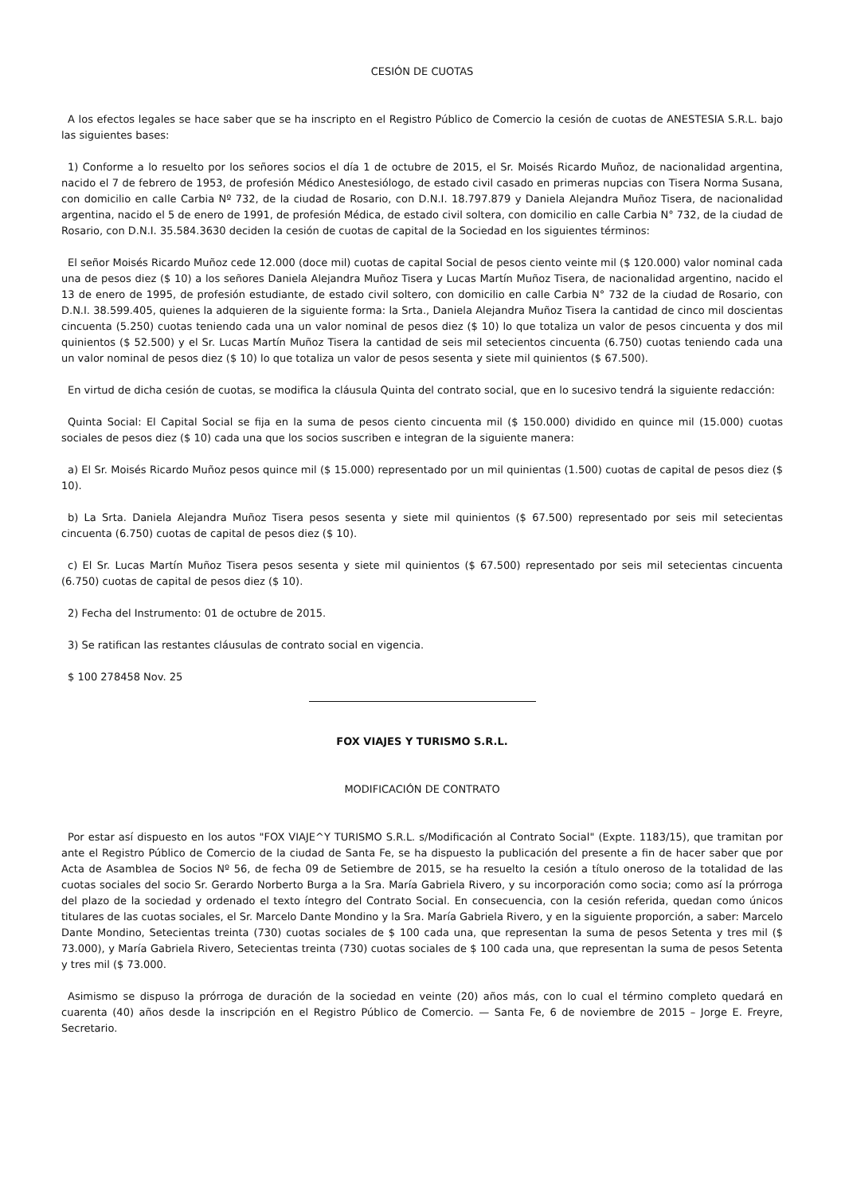CESIÓN DE CUOTAS
A los efectos legales se hace saber que se ha inscripto en el Registro Público de Comercio la cesión de cuotas de ANESTESIA S.R.L. bajo las siguientes bases:
1) Conforme a lo resuelto por los señores socios el día 1 de octubre de 2015, el Sr. Moisés Ricardo Muñoz, de nacionalidad argentina, nacido el 7 de febrero de 1953, de profesión Médico Anestesiólogo, de estado civil casado en primeras nupcias con Tisera Norma Susana, con domicilio en calle Carbia Nº 732, de la ciudad de Rosario, con D.N.I. 18.797.879 y Daniela Alejandra Muñoz Tisera, de nacionalidad argentina, nacido el 5 de enero de 1991, de profesión Médica, de estado civil soltera, con domicilio en calle Carbia N° 732, de la ciudad de Rosario, con D.N.I. 35.584.3630 deciden la cesión de cuotas de capital de la Sociedad en los siguientes términos:
El señor Moisés Ricardo Muñoz cede 12.000 (doce mil) cuotas de capital Social de pesos ciento veinte mil ($ 120.000) valor nominal cada una de pesos diez ($ 10) a los señores Daniela Alejandra Muñoz Tisera y Lucas Martín Muñoz Tisera, de nacionalidad argentino, nacido el 13 de enero de 1995, de profesión estudiante, de estado civil soltero, con domicilio en calle Carbia N° 732 de la ciudad de Rosario, con D.N.I. 38.599.405, quienes la adquieren de la siguiente forma: la Srta., Daniela Alejandra Muñoz Tisera la cantidad de cinco mil doscientas cincuenta (5.250) cuotas teniendo cada una un valor nominal de pesos diez ($ 10) lo que totaliza un valor de pesos cincuenta y dos mil quinientos ($ 52.500) y el Sr. Lucas Martín Muñoz Tisera la cantidad de seis mil setecientos cincuenta (6.750) cuotas teniendo cada una un valor nominal de pesos diez ($ 10) lo que totaliza un valor de pesos sesenta y siete mil quinientos ($ 67.500).
En virtud de dicha cesión de cuotas, se modifica la cláusula Quinta del contrato social, que en lo sucesivo tendrá la siguiente redacción:
Quinta Social: El Capital Social se fija en la suma de pesos ciento cincuenta mil ($ 150.000) dividido en quince mil (15.000) cuotas sociales de pesos diez ($ 10) cada una que los socios suscriben e integran de la siguiente manera:
a) El Sr. Moisés Ricardo Muñoz pesos quince mil ($ 15.000) representado por un mil quinientas (1.500) cuotas de capital de pesos diez ($ 10).
b) La Srta. Daniela Alejandra Muñoz Tisera pesos sesenta y siete mil quinientos ($ 67.500) representado por seis mil setecientas cincuenta (6.750) cuotas de capital de pesos diez ($ 10).
c) El Sr. Lucas Martín Muñoz Tisera pesos sesenta y siete mil quinientos ($ 67.500) representado por seis mil setecientas cincuenta (6.750) cuotas de capital de pesos diez ($ 10).
2) Fecha del Instrumento: 01 de octubre de 2015.
3) Se ratifican las restantes cláusulas de contrato social en vigencia.
$ 100 278458 Nov. 25
FOX VIAJES Y TURISMO S.R.L.
MODIFICACIÓN DE CONTRATO
Por estar así dispuesto en los autos "FOX VIAJE^Y TURISMO S.R.L. s/Modificación al Contrato Social" (Expte. 1183/15), que tramitan por ante el Registro Público de Comercio de la ciudad de Santa Fe, se ha dispuesto la publicación del presente a fin de hacer saber que por Acta de Asamblea de Socios Nº 56, de fecha 09 de Setiembre de 2015, se ha resuelto la cesión a título oneroso de la totalidad de las cuotas sociales del socio Sr. Gerardo Norberto Burga a la Sra. María Gabriela Rivero, y su incorporación como socia; como así la prórroga del plazo de la sociedad y ordenado el texto íntegro del Contrato Social. En consecuencia, con la cesión referida, quedan como únicos titulares de las cuotas sociales, el Sr. Marcelo Dante Mondino y la Sra. María Gabriela Rivero, y en la siguiente proporción, a saber: Marcelo Dante Mondino, Setecientas treinta (730) cuotas sociales de $ 100 cada una, que representan la suma de pesos Setenta y tres mil ($ 73.000), y María Gabriela Rivero, Setecientas treinta (730) cuotas sociales de $ 100 cada una, que representan la suma de pesos Setenta y tres mil ($ 73.000.
Asimismo se dispuso la prórroga de duración de la sociedad en veinte (20) años más, con lo cual el término completo quedará en cuarenta (40) años desde la inscripción en el Registro Público de Comercio. — Santa Fe, 6 de noviembre de 2015 – Jorge E. Freyre, Secretario.